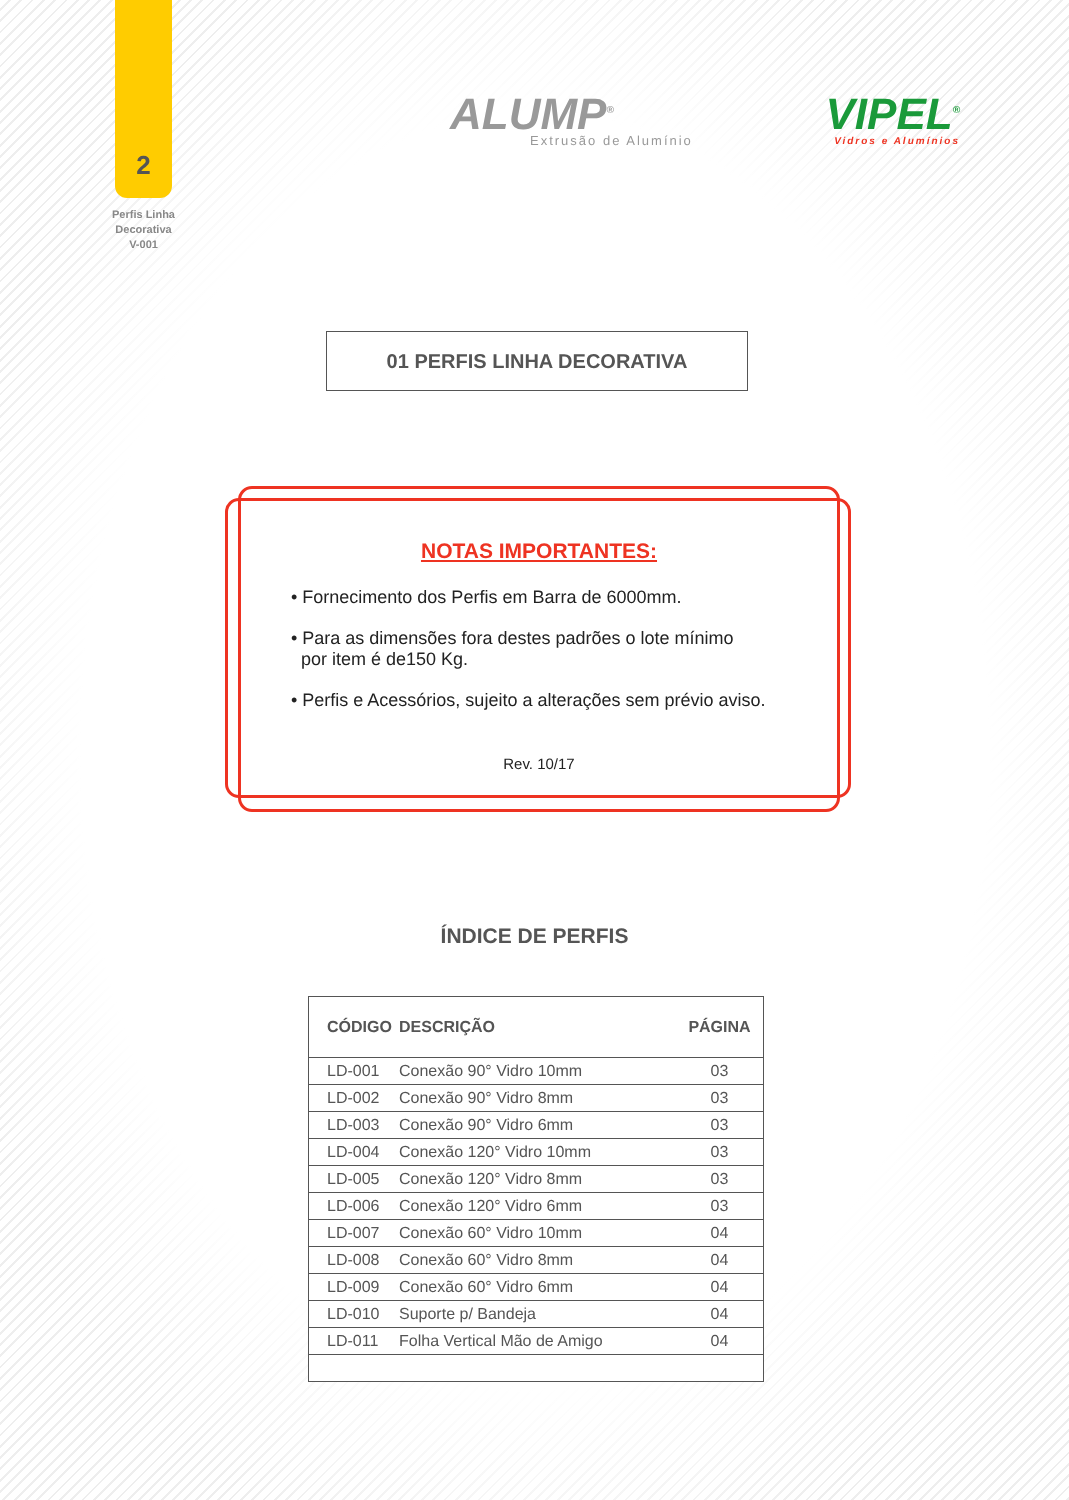2
Perfis Linha
Decorativa
V-001
ALUMP<sup>®</sup>
Extrusão de Alumínio
VIPEL<sup>®</sup>
Vidros e Alumínios
01 PERFIS LINHA DECORATIVA
NOTAS IMPORTANTES:
• Fornecimento dos Perfis em Barra de 6000mm.
• Para as dimensões fora destes padrões o lote mínimo
por item é de150 Kg.
• Perfis e Acessórios, sujeito a alterações sem prévio aviso.
Rev. 10/17
ÍNDICE DE PERFIS
| CÓDIGO | DESCRIÇÃO | PÁGINA |
| --- | --- | --- |
| LD-001 | Conexão 90° Vidro 10mm | 03 |
| LD-002 | Conexão 90° Vidro 8mm | 03 |
| LD-003 | Conexão 90° Vidro 6mm | 03 |
| LD-004 | Conexão 120° Vidro 10mm | 03 |
| LD-005 | Conexão 120° Vidro 8mm | 03 |
| LD-006 | Conexão 120° Vidro 6mm | 03 |
| LD-007 | Conexão 60° Vidro 10mm | 04 |
| LD-008 | Conexão 60° Vidro 8mm | 04 |
| LD-009 | Conexão 60° Vidro 6mm | 04 |
| LD-010 | Suporte p/ Bandeja | 04 |
| LD-011 | Folha Vertical Mão de Amigo | 04 |